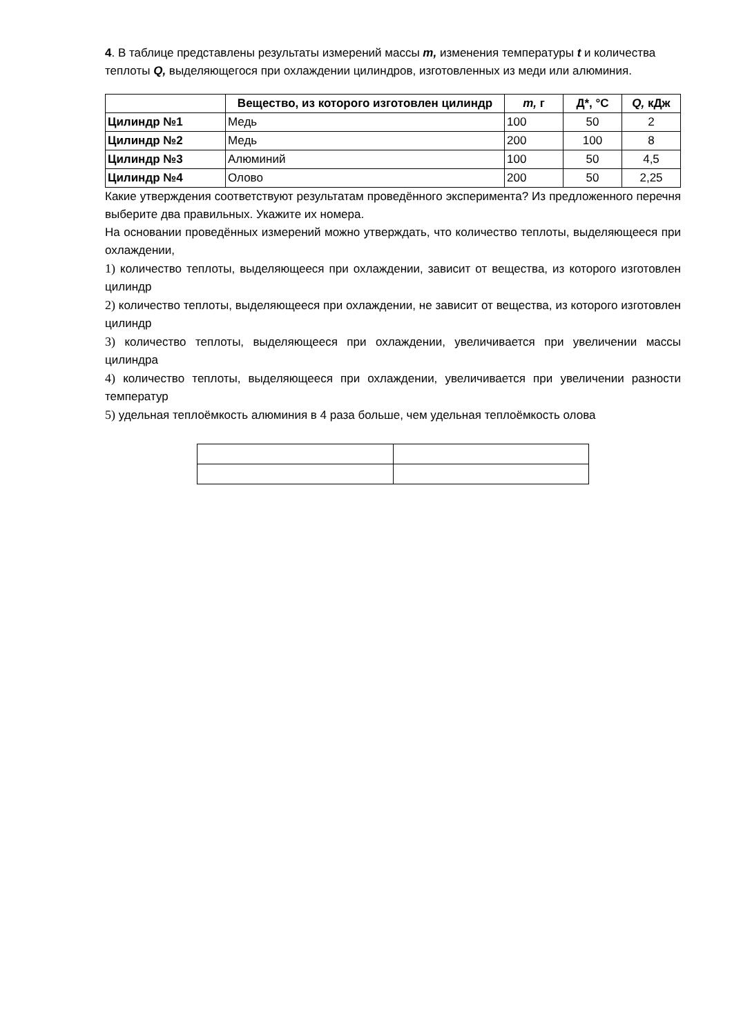4. В таблице представлены результаты измерений массы m, изменения температуры t и количества теплоты Q, выделяющегося при охлаждении цилиндров, изготовленных из меди или алюминия.
| | Вещество, из которого изготовлен цилиндр | m, г | Д*, °С | Q, кДж |
| --- | --- | --- | --- | --- |
| Цилиндр №1 | Медь | 100 | 50 | 2 |
| Цилиндр №2 | Медь | 200 | 100 | 8 |
| Цилиндр №3 | Алюминий | 100 | 50 | 4,5 |
| Цилиндр №4 | Олово | 200 | 50 | 2,25 |
Какие утверждения соответствуют результатам проведённого эксперимента? Из предложенного перечня выберите два правильных. Укажите их номера.
На основании проведённых измерений можно утверждать, что количество теплоты, выделяющееся при охлаждении,
1) количество теплоты, выделяющееся при охлаждении, зависит от вещества, из которого изготовлен цилиндр
2) количество теплоты, выделяющееся при охлаждении, не зависит от вещества, из которого изготовлен цилиндр
3) количество теплоты, выделяющееся при охлаждении, увеличивается при увеличении массы цилиндра
4) количество теплоты, выделяющееся при охлаждении, увеличивается при увеличении разности температур
5) удельная теплоёмкость алюминия в 4 раза больше, чем удельная теплоёмкость олова